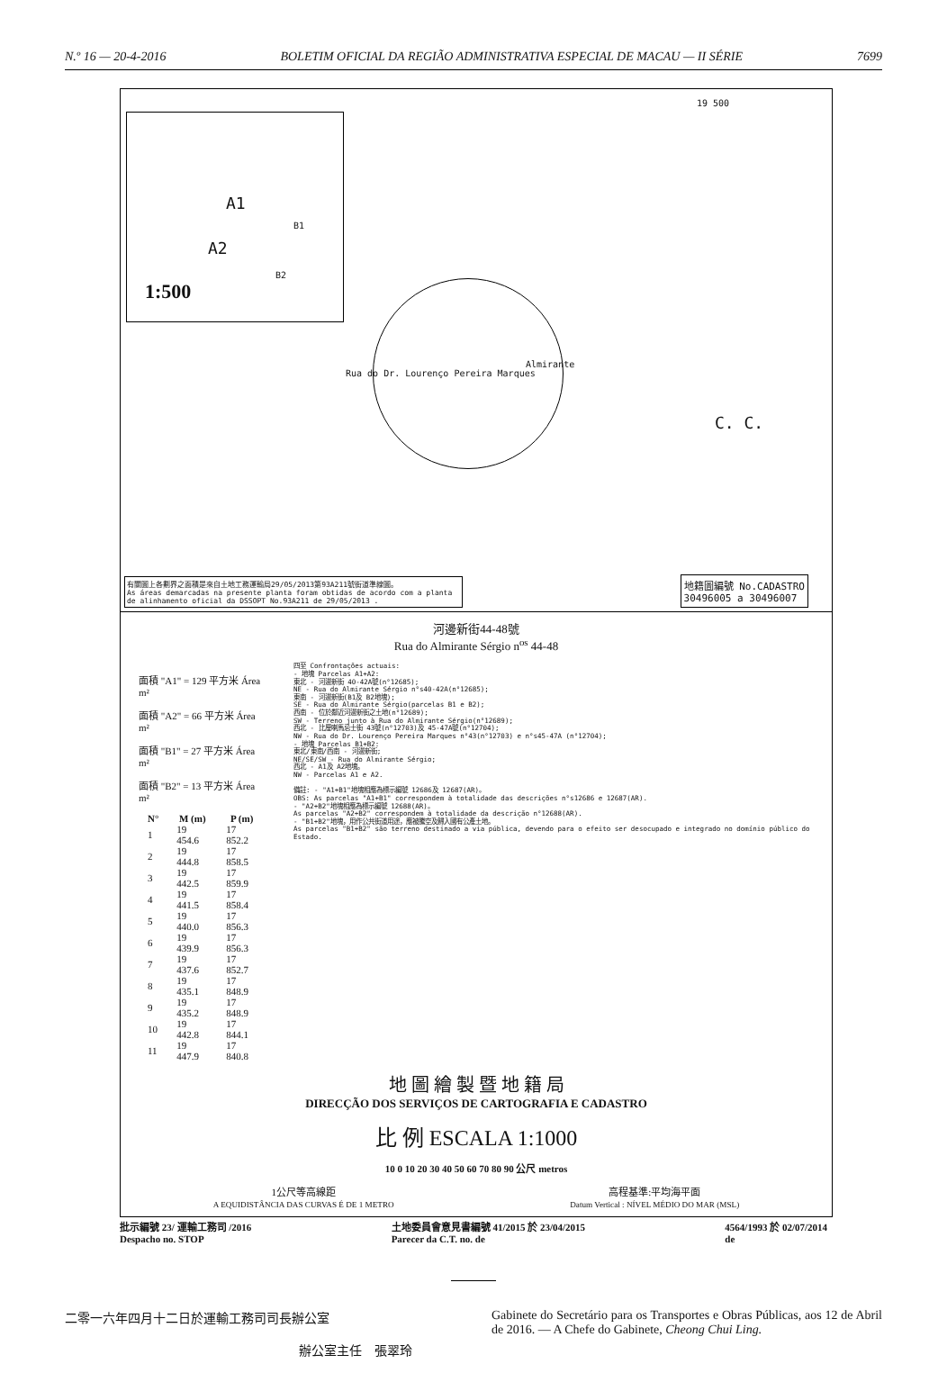N.º 16 — 20-4-2016 BOLETIM OFICIAL DA REGIÃO ADMINISTRATIVA ESPECIAL DE MACAU — II SÉRIE 7699
A1
A2
B1
B2
1:500
19 500
C. C.
Almirante
Rua do Dr. Lourenço Pereira Marques
有關圖上各劃界之面積是來自土地工務運輸局29/05/2013第93A211號街道準線圖。
As áreas demarcadas na presente planta foram obtidas de acordo com a planta de alinhamento oficial da DSSOPT No.93A211 de 29/05/2013 .
地籍圖編號 No.CADASTRO
30496005 a 30496007
河邊新街44-48號
Rua do Almirante Sérgio n<sup>os</sup> 44-48
面積 "A1" = 129 平方米 Área m²
面積 "A2" = 66 平方米 Área m²
面積 "B1" = 27 平方米 Área m²
面積 "B2" = 13 平方米 Área m²
| N° | M (m) | P (m) |
| --- | --- | --- |
| 1 | 19 454.6 | 17 852.2 |
| 2 | 19 444.8 | 17 858.5 |
| 3 | 19 442.5 | 17 859.9 |
| 4 | 19 441.5 | 17 858.4 |
| 5 | 19 440.0 | 17 856.3 |
| 6 | 19 439.9 | 17 856.3 |
| 7 | 19 437.6 | 17 852.7 |
| 8 | 19 435.1 | 17 848.9 |
| 9 | 19 435.2 | 17 848.9 |
| 10 | 19 442.8 | 17 844.1 |
| 11 | 19 447.9 | 17 840.8 |
四至 Confrontações actuais:
- 地塊 Parcelas A1+A2:
東北 - 河邊新街 40-42A號(n°12685);
NE - Rua do Almirante Sérgio n°s40-42A(n°12685);
東南 - 河邊新街(B1及 B2地塊);
SE - Rua do Almirante Sérgio(parcelas B1 e B2);
西南 - 位於鄰近河邊新街之土地(n°12689);
SW - Terreno junto à Rua do Almirante Sérgio(n°12689);
西北 - 比厘喇馬忌士街 43號(n°12703)及 45-47A號(n°12704);
NW - Rua do Dr. Lourenço Pereira Marques n°43(n°12703) e n°s45-47A (n°12704);
- 地塊 Parcelas B1+B2:
東北/東南/西南 - 河邊新街;
NE/SE/SW - Rua do Almirante Sérgio;
西北 - A1及 A2地塊。
NW - Parcelas A1 e A2.
備註: - "A1+B1"地塊相應為標示編號 12686及 12687(AR)。
OBS: As parcelas "A1+B1" correspondem à totalidade das descrições n°s12686 e 12687(AR).
- "A2+B2"地塊相應為標示編號 12688(AR)。
As parcelas "A2+B2" correspondem à totalidade da descrição n°12688(AR).
- "B1+B2"地塊，用作公共街道用途，應被騰空及歸入國有公產土地。
As parcelas "B1+B2" são terreno destinado a via pública, devendo para o efeito ser desocupado e integrado no domínio público do Estado.
地 圖 繪 製 暨 地 籍 局
DIRECÇÃO DOS SERVIÇOS DE CARTOGRAFIA E CADASTRO
比 例 ESCALA 1:1000
10 0 10 20 30 40 50 60 70 80 90 公尺 metros
1公尺等高線距
A EQUIDISTÂNCIA DAS CURVAS É DE 1 METRO
高程基準:平均海平面
Datum Vertical : NÍVEL MÉDIO DO MAR (MSL)
批示編號 23/ 運輸工務司 /2016
Despacho no. STOP 土地委員會意見書編號 41/2015 於 23/04/2015
Parecer da C.T. no. de 4564/1993 於 02/07/2014
de
二零一六年四月十二日於運輸工務司司長辦公室
辦公室主任　張翠玲
Gabinete do Secretário para os Transportes e Obras Públicas, aos 12 de Abril de 2016. — A Chefe do Gabinete, Cheong Chui Ling.